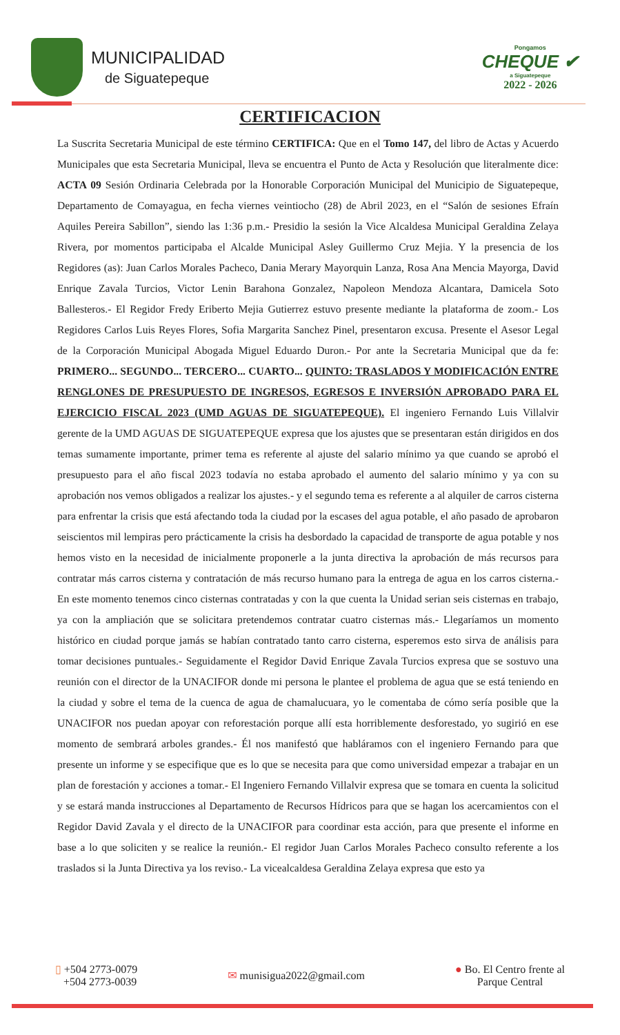MUNICIPALIDAD
de Siguatepeque
Pongamos
CHEQUE ✔
a Siguatepeque
2022 - 2026
CERTIFICACION
La Suscrita Secretaria Municipal de este término CERTIFICA: Que en el Tomo 147, del libro de Actas y Acuerdo Municipales que esta Secretaria Municipal, lleva se encuentra el Punto de Acta y Resolución que literalmente dice: ACTA 09 Sesión Ordinaria Celebrada por la Honorable Corporación Municipal del Municipio de Siguatepeque, Departamento de Comayagua, en fecha viernes veintiocho (28) de Abril 2023, en el “Salón de sesiones Efraín Aquiles Pereira Sabillon”, siendo las 1:36 p.m.- Presidio la sesión la Vice Alcaldesa Municipal Geraldina Zelaya Rivera, por momentos participaba el Alcalde Municipal Asley Guillermo Cruz Mejia. Y la presencia de los Regidores (as): Juan Carlos Morales Pacheco, Dania Merary Mayorquin Lanza, Rosa Ana Mencia Mayorga, David Enrique Zavala Turcios, Victor Lenin Barahona Gonzalez, Napoleon Mendoza Alcantara, Damicela Soto Ballesteros.- El Regidor Fredy Eriberto Mejia Gutierrez estuvo presente mediante la plataforma de zoom.- Los Regidores Carlos Luis Reyes Flores, Sofia Margarita Sanchez Pinel, presentaron excusa. Presente el Asesor Legal de la Corporación Municipal Abogada Miguel Eduardo Duron.- Por ante la Secretaria Municipal que da fe: PRIMERO... SEGUNDO... TERCERO... CUARTO... QUINTO: TRASLADOS Y MODIFICACIÓN ENTRE RENGLONES DE PRESUPUESTO DE INGRESOS, EGRESOS E INVERSIÓN APROBADO PARA EL EJERCICIO FISCAL 2023 (UMD AGUAS DE SIGUATEPEQUE). El ingeniero Fernando Luis Villalvir gerente de la UMD AGUAS DE SIGUATEPEQUE expresa que los ajustes que se presentaran están dirigidos en dos temas sumamente importante, primer tema es referente al ajuste del salario mínimo ya que cuando se aprobó el presupuesto para el año fiscal 2023 todavía no estaba aprobado el aumento del salario mínimo y ya con su aprobación nos vemos obligados a realizar los ajustes.- y el segundo tema es referente a al alquiler de carros cisterna para enfrentar la crisis que está afectando toda la ciudad por la escases del agua potable, el año pasado de aprobaron seiscientos mil lempiras pero prácticamente la crisis ha desbordado la capacidad de transporte de agua potable y nos hemos visto en la necesidad de inicialmente proponerle a la junta directiva la aprobación de más recursos para contratar más carros cisterna y contratación de más recurso humano para la entrega de agua en los carros cisterna.- En este momento tenemos cinco cisternas contratadas y con la que cuenta la Unidad serian seis cisternas en trabajo, ya con la ampliación que se solicitara pretendemos contratar cuatro cisternas más.- Llegaríamos un momento histórico en ciudad porque jamás se habían contratado tanto carro cisterna, esperemos esto sirva de análisis para tomar decisiones puntuales.- Seguidamente el Regidor David Enrique Zavala Turcios expresa que se sostuvo una reunión con el director de la UNACIFOR donde mi persona le plantee el problema de agua que se está teniendo en la ciudad y sobre el tema de la cuenca de agua de chamalucuara, yo le comentaba de cómo sería posible que la UNACIFOR nos puedan apoyar con reforestación porque allí esta horriblemente desforestado, yo sugirió en ese momento de sembrará arboles grandes.- Él nos manifestó que habláramos con el ingeniero Fernando para que presente un informe y se especifique que es lo que se necesita para que como universidad empezar a trabajar en un plan de forestación y acciones a tomar.- El Ingeniero Fernando Villalvir expresa que se tomara en cuenta la solicitud y se estará manda instrucciones al Departamento de Recursos Hídricos para que se hagan los acercamientos con el Regidor David Zavala y el directo de la UNACIFOR para coordinar esta acción, para que presente el informe en base a lo que soliciten y se realice la reunión.- El regidor Juan Carlos Morales Pacheco consulto referente a los traslados si la Junta Directiva ya los reviso.- La vicealcaldesa Geraldina Zelaya expresa que esto ya
▯ +504 2773-0079
+504 2773-0039
✉ munisigua2022@gmail.com
● Bo. El Centro frente al
Parque Central